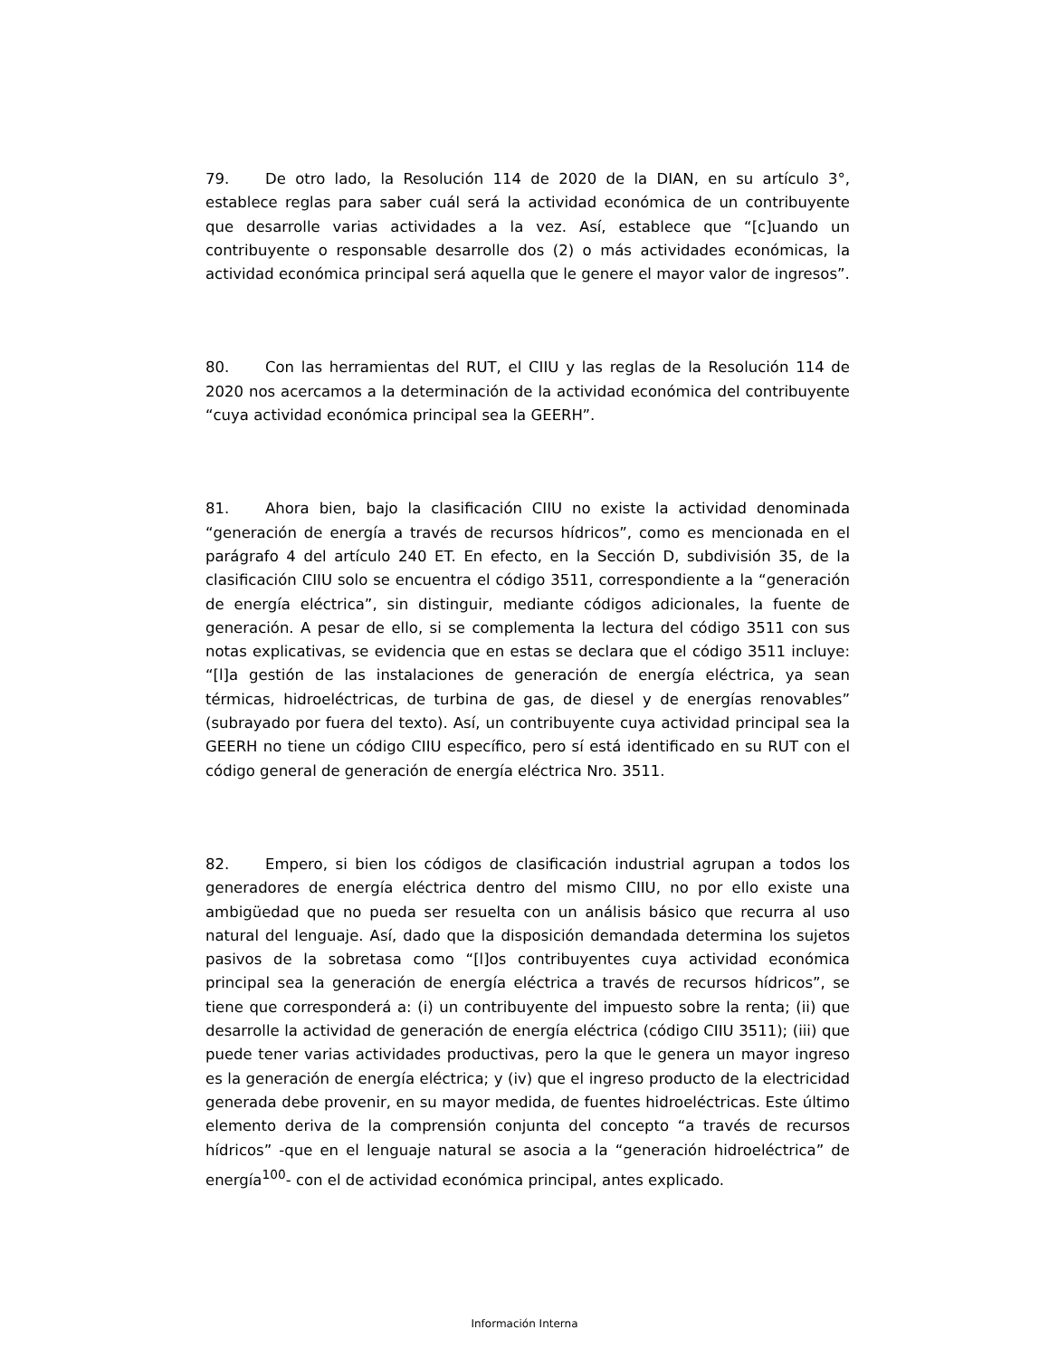79. De otro lado, la Resolución 114 de 2020 de la DIAN, en su artículo 3°, establece reglas para saber cuál será la actividad económica de un contribuyente que desarrolle varias actividades a la vez. Así, establece que “[c]uando un contribuyente o responsable desarrolle dos (2) o más actividades económicas, la actividad económica principal será aquella que le genere el mayor valor de ingresos”.
80. Con las herramientas del RUT, el CIIU y las reglas de la Resolución 114 de 2020 nos acercamos a la determinación de la actividad económica del contribuyente “cuya actividad económica principal sea la GEERH”.
81. Ahora bien, bajo la clasificación CIIU no existe la actividad denominada “generación de energía a través de recursos hídricos”, como es mencionada en el parágrafo 4 del artículo 240 ET. En efecto, en la Sección D, subdivisión 35, de la clasificación CIIU solo se encuentra el código 3511, correspondiente a la “generación de energía eléctrica”, sin distinguir, mediante códigos adicionales, la fuente de generación. A pesar de ello, si se complementa la lectura del código 3511 con sus notas explicativas, se evidencia que en estas se declara que el código 3511 incluye: “[l]a gestión de las instalaciones de generación de energía eléctrica, ya sean térmicas, hidroeléctricas, de turbina de gas, de diesel y de energías renovables” (subrayado por fuera del texto). Así, un contribuyente cuya actividad principal sea la GEERH no tiene un código CIIU específico, pero sí está identificado en su RUT con el código general de generación de energía eléctrica Nro. 3511.
82. Empero, si bien los códigos de clasificación industrial agrupan a todos los generadores de energía eléctrica dentro del mismo CIIU, no por ello existe una ambigüedad que no pueda ser resuelta con un análisis básico que recurra al uso natural del lenguaje. Así, dado que la disposición demandada determina los sujetos pasivos de la sobretasa como “[l]os contribuyentes cuya actividad económica principal sea la generación de energía eléctrica a través de recursos hídricos”, se tiene que corresponderá a: (i) un contribuyente del impuesto sobre la renta; (ii) que desarrolle la actividad de generación de energía eléctrica (código CIIU 3511); (iii) que puede tener varias actividades productivas, pero la que le genera un mayor ingreso es la generación de energía eléctrica; y (iv) que el ingreso producto de la electricidad generada debe provenir, en su mayor medida, de fuentes hidroeléctricas. Este último elemento deriva de la comprensión conjunta del concepto “a través de recursos hídricos” -que en el lenguaje natural se asocia a la “generación hidroeléctrica” de energía<sup>100</sup>- con el de actividad económica principal, antes explicado.
Información Interna